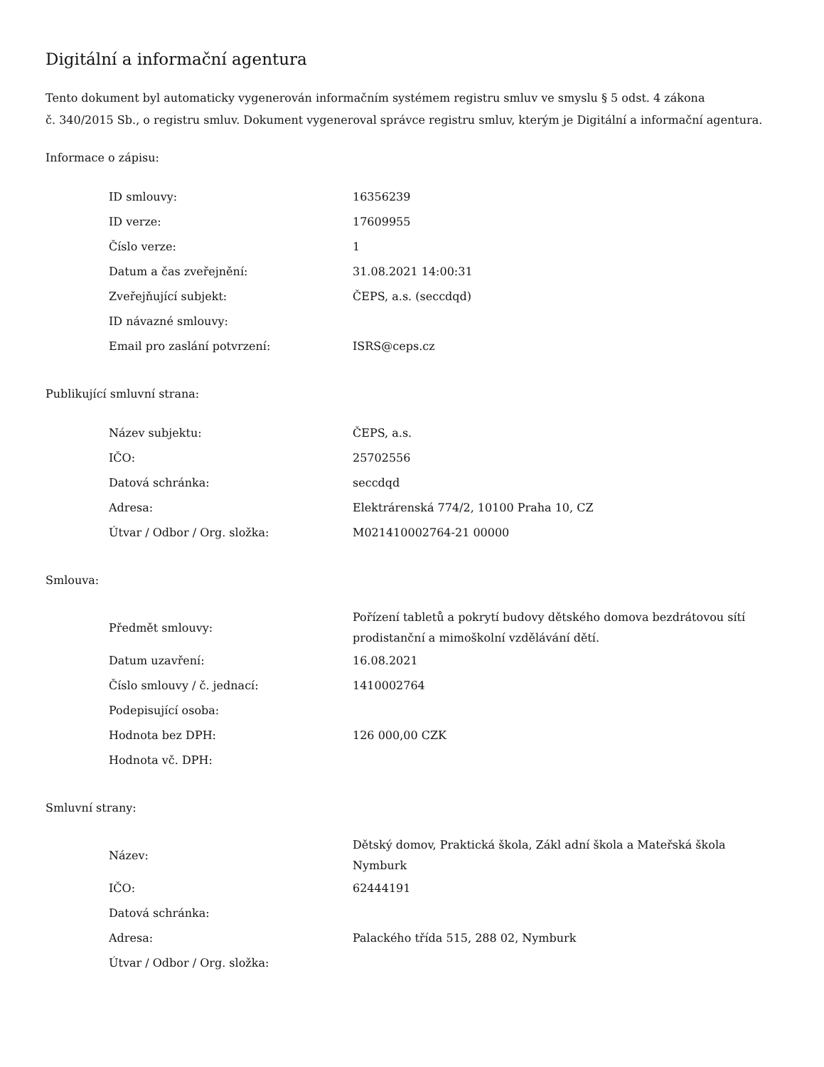Digitální a informační agentura
Tento dokument byl automaticky vygenerován informačním systémem registru smluv ve smyslu § 5 odst. 4 zákona
č. 340/2015 Sb., o registru smluv. Dokument vygeneroval správce registru smluv, kterým je Digitální a informační agentura.
Informace o zápisu:
| ID smlouvy: | 16356239 |
| ID verze: | 17609955 |
| Číslo verze: | 1 |
| Datum a čas zveřejnění: | 31.08.2021 14:00:31 |
| Zveřejňující subjekt: | ČEPS, a.s. (seccdqd) |
| ID návazné smlouvy: | |
| Email pro zaslání potvrzení: | ISRS@ceps.cz |
Publikující smluvní strana:
| Název subjektu: | ČEPS, a.s. |
| IČO: | 25702556 |
| Datová schránka: | seccdqd |
| Adresa: | Elektrárenská 774/2, 10100 Praha 10, CZ |
| Útvar / Odbor / Org. složka: | M021410002764-21 00000 |
Smlouva:
| Předmět smlouvy: | Pořízení tabletů a pokrytí budovy dětského domova bezdrátovou sítí prodistanční a mimoškolní vzdělávání dětí. |
| Datum uzavření: | 16.08.2021 |
| Číslo smlouvy / č. jednací: | 1410002764 |
| Podepisující osoba: | |
| Hodnota bez DPH: | 126 000,00 CZK |
| Hodnota vč. DPH: | |
Smluvní strany:
| Název: | Dětský domov, Praktická škola, Zákl adní škola a Mateřská škola Nymburk |
| IČO: | 62444191 |
| Datová schránka: | |
| Adresa: | Palackého třída 515, 288 02, Nymburk |
| Útvar / Odbor / Org. složka: | |